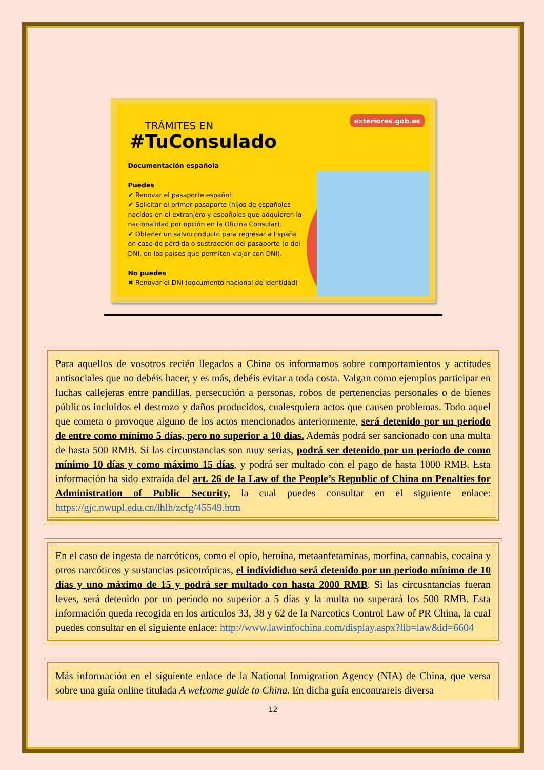TRÁMITES EN
#TuConsulado
exteriores.gob.es
Documentación española
Puedes
✔ Renovar el pasaporte español.
✔ Solicitar el primer pasaporte (hijos de españoles nacidos en el extranjero y españoles que adquieren la nacionalidad por opción en la Oficina Consular).
✔ Obtener un salvoconducto para regresar a España en caso de pérdida o sustracción del pasaporte (o del DNI, en los países que permiten viajar con DNI).
No puedes
✖ Renovar el DNI (documento nacional de identidad)
Para aquellos de vosotros recién llegados a China os informamos sobre comportamientos y actitudes antisociales que no debéis hacer, y es más, debéis evitar a toda costa. Valgan como ejemplos participar en luchas callejeras entre pandillas, persecución a personas, robos de pertenencias personales o de bienes públicos incluidos el destrozo y daños producidos, cualesquiera actos que causen problemas. Todo aquel que cometa o provoque alguno de los actos mencionados anteriormente, será detenido por un periodo de entre como mínimo 5 días, pero no superior a 10 días. Además podrá ser sancionado con una multa de hasta 500 RMB. Si las circunstancias son muy serias, podrá ser detenido por un periodo de como mínimo 10 días y como máximo 15 días, y podrá ser multado con el pago de hasta 1000 RMB. Esta información ha sido extraída del art. 26 de la Law of the People’s Republic of China on Penalties for Administration of Public Security, la cual puedes consultar en el siguiente enlace: https://gjc.nwupl.edu.cn/lhlh/zcfg/45549.htm
En el caso de ingesta de narcóticos, como el opio, heroína, metaanfetaminas, morfina, cannabis, cocaina y otros narcóticos y sustancias psicotrópicas, el individiduo será detenido por un periodo mínimo de 10 días y uno máximo de 15 y podrá ser multado con hasta 2000 RMB. Si las circusntancias fueran leves, será detenido por un periodo no superior a 5 días y la multa no superará los 500 RMB. Esta información queda recogida en los articulos 33, 38 y 62 de la Narcotics Control Law of PR China, la cual puedes consultar en el siguiente enlace: http://www.lawinfochina.com/display.aspx?lib=law&id=6604
Más información en el siguiente enlace de la National Inmigration Agency (NIA) de China, que versa sobre una guía online titulada A welcome guide to China. En dicha guía encontrareis diversa
12